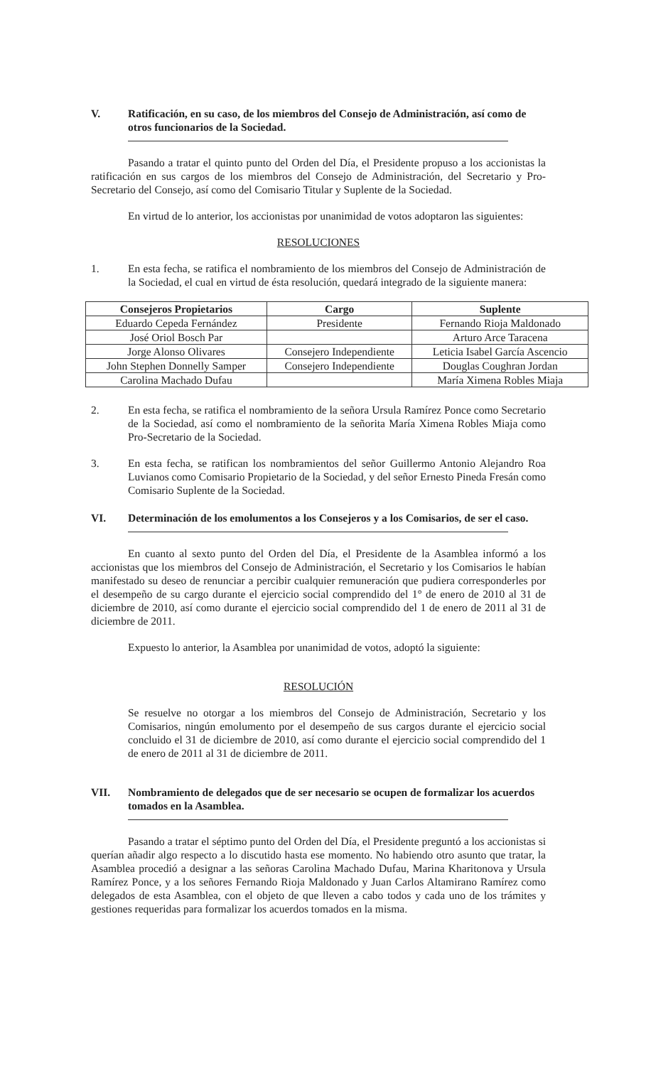V. Ratificación, en su caso, de los miembros del Consejo de Administración, así como de otros funcionarios de la Sociedad.
Pasando a tratar el quinto punto del Orden del Día, el Presidente propuso a los accionistas la ratificación en sus cargos de los miembros del Consejo de Administración, del Secretario y Pro-Secretario del Consejo, así como del Comisario Titular y Suplente de la Sociedad.
En virtud de lo anterior, los accionistas por unanimidad de votos adoptaron las siguientes:
RESOLUCIONES
1. En esta fecha, se ratifica el nombramiento de los miembros del Consejo de Administración de la Sociedad, el cual en virtud de ésta resolución, quedará integrado de la siguiente manera:
| Consejeros Propietarios | Cargo | Suplente |
| --- | --- | --- |
| Eduardo Cepeda Fernández | Presidente | Fernando Rioja Maldonado |
| José Oriol Bosch Par | | Arturo Arce Taracena |
| Jorge Alonso Olivares | Consejero Independiente | Leticia Isabel García Ascencio |
| John Stephen Donnelly Samper | Consejero Independiente | Douglas Coughran Jordan |
| Carolina Machado Dufau | | María Ximena Robles Miaja |
2. En esta fecha, se ratifica el nombramiento de la señora Ursula Ramírez Ponce como Secretario de la Sociedad, así como el nombramiento de la señorita María Ximena Robles Miaja como Pro-Secretario de la Sociedad.
3. En esta fecha, se ratifican los nombramientos del señor Guillermo Antonio Alejandro Roa Luvianos como Comisario Propietario de la Sociedad, y del señor Ernesto Pineda Fresán como Comisario Suplente de la Sociedad.
VI. Determinación de los emolumentos a los Consejeros y a los Comisarios, de ser el caso.
En cuanto al sexto punto del Orden del Día, el Presidente de la Asamblea informó a los accionistas que los miembros del Consejo de Administración, el Secretario y los Comisarios le habían manifestado su deseo de renunciar a percibir cualquier remuneración que pudiera corresponderles por el desempeño de su cargo durante el ejercicio social comprendido del 1° de enero de 2010 al 31 de diciembre de 2010, así como durante el ejercicio social comprendido del 1 de enero de 2011 al 31 de diciembre de 2011.
Expuesto lo anterior, la Asamblea por unanimidad de votos, adoptó la siguiente:
RESOLUCIÓN
Se resuelve no otorgar a los miembros del Consejo de Administración, Secretario y los Comisarios, ningún emolumento por el desempeño de sus cargos durante el ejercicio social concluido el 31 de diciembre de 2010, así como durante el ejercicio social comprendido del 1 de enero de 2011 al 31 de diciembre de 2011.
VII. Nombramiento de delegados que de ser necesario se ocupen de formalizar los acuerdos tomados en la Asamblea.
Pasando a tratar el séptimo punto del Orden del Día, el Presidente preguntó a los accionistas si querían añadir algo respecto a lo discutido hasta ese momento. No habiendo otro asunto que tratar, la Asamblea procedió a designar a las señoras Carolina Machado Dufau, Marina Kharitonova y Ursula Ramírez Ponce, y a los señores Fernando Rioja Maldonado y Juan Carlos Altamirano Ramírez como delegados de esta Asamblea, con el objeto de que lleven a cabo todos y cada uno de los trámites y gestiones requeridas para formalizar los acuerdos tomados en la misma.